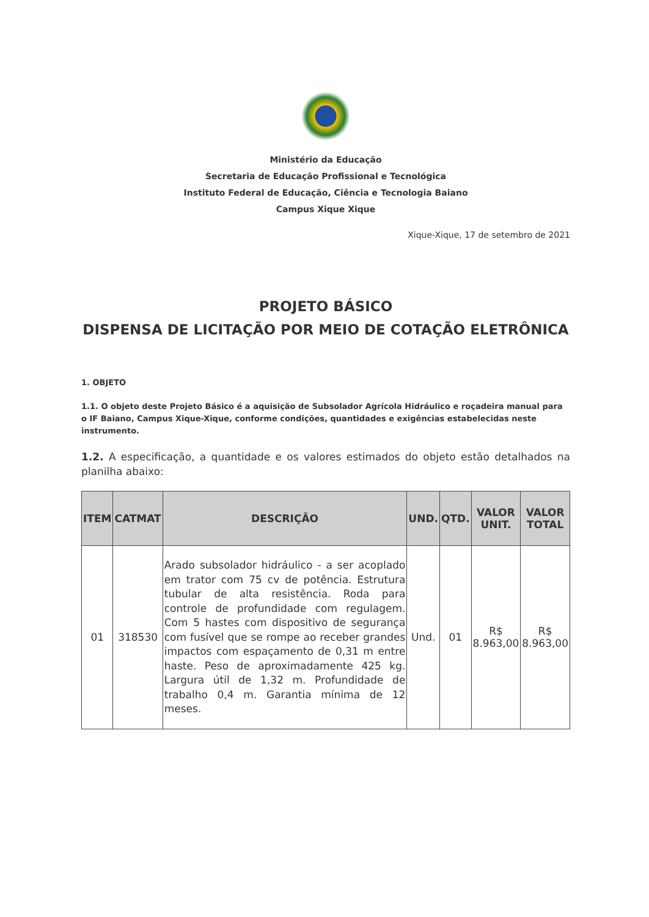Ministério da Educação
Secretaria de Educação Profissional e Tecnológica
Instituto Federal de Educação, Ciência e Tecnologia Baiano
Campus Xique Xique
Xique-Xique, 17 de setembro de 2021
PROJETO BÁSICO
DISPENSA DE LICITAÇÃO POR MEIO DE COTAÇÃO ELETRÔNICA
1. OBJETO
1.1. O objeto deste Projeto Básico é a aquisição de Subsolador Agrícola Hidráulico e roçadeira manual para o IF Baiano, Campus Xique-Xique, conforme condições, quantidades e exigências estabelecidas neste instrumento.
1.2. A especificação, a quantidade e os valores estimados do objeto estão detalhados na planilha abaixo:
| ITEM | CATMAT | DESCRIÇÃO | UND. | QTD. | VALOR UNIT. | VALOR TOTAL |
| --- | --- | --- | --- | --- | --- | --- |
| 01 | 318530 | Arado subsolador hidráulico - a ser acoplado em trator com 75 cv de potência. Estrutura tubular de alta resistência. Roda para controle de profundidade com regulagem. Com 5 hastes com dispositivo de segurança com fusível que se rompe ao receber grandes impactos com espaçamento de 0,31 m entre haste. Peso de aproximadamente 425 kg. Largura útil de 1,32 m. Profundidade de trabalho 0,4 m. Garantia mínima de 12 meses. | Und. | 01 | R$ 8.963,00 | R$ 8.963,00 |